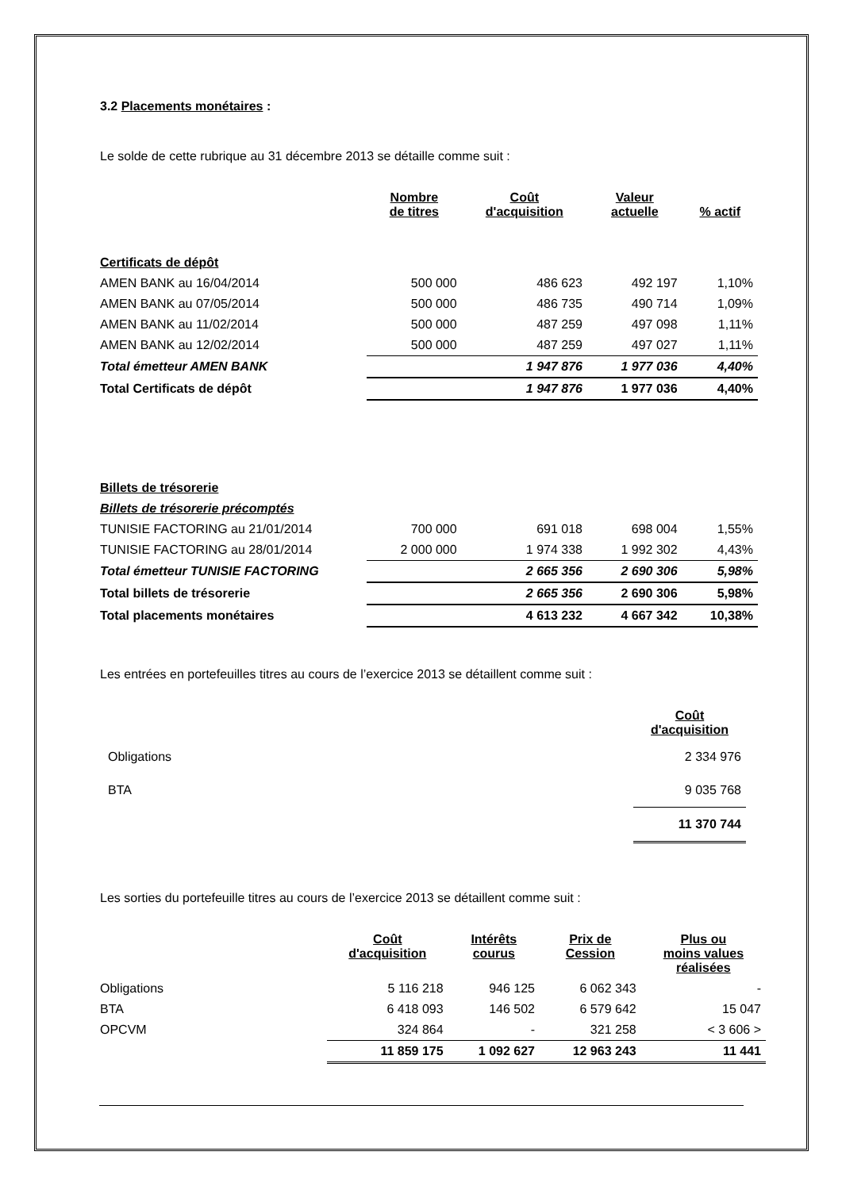3.2 Placements monétaires :
Le solde de cette rubrique au 31 décembre 2013 se détaille comme suit :
| | Nombre de titres | Coût d'acquisition | Valeur actuelle | % actif |
| Certificats de dépôt | | | | |
| AMEN BANK au 16/04/2014 | 500 000 | 486 623 | 492 197 | 1,10% |
| AMEN BANK au 07/05/2014 | 500 000 | 486 735 | 490 714 | 1,09% |
| AMEN BANK au 11/02/2014 | 500 000 | 487 259 | 497 098 | 1,11% |
| AMEN BANK au 12/02/2014 | 500 000 | 487 259 | 497 027 | 1,11% |
| Total émetteur AMEN BANK | | 1 947 876 | 1 977 036 | 4,40% |
| Total Certificats de dépôt | | 1 947 876 | 1 977 036 | 4,40% |
| Billets de trésorerie | | | | |
| Billets de trésorerie précomptés | | | | |
| TUNISIE FACTORING au 21/01/2014 | 700 000 | 691 018 | 698 004 | 1,55% |
| TUNISIE FACTORING au 28/01/2014 | 2 000 000 | 1 974 338 | 1 992 302 | 4,43% |
| Total émetteur TUNISIE FACTORING | | 2 665 356 | 2 690 306 | 5,98% |
| Total billets de trésorerie | | 2 665 356 | 2 690 306 | 5,98% |
| Total placements monétaires | | 4 613 232 | 4 667 342 | 10,38% |
Les entrées en portefeuilles titres au cours de l’exercice 2013 se détaillent comme suit :
| | Coût d'acquisition |
| Obligations | 2 334 976 |
| BTA | 9 035 768 |
| | 11 370 744 |
Les sorties du portefeuille titres au cours de l’exercice 2013 se détaillent comme suit :
| | Coût d'acquisition | Intérêts courus | Prix de Cession | Plus ou moins values réalisées |
| Obligations | 5 116 218 | 946 125 | 6 062 343 | - |
| BTA | 6 418 093 | 146 502 | 6 579 642 | 15 047 |
| OPCVM | 324 864 | - | 321 258 | < 3 606 > |
| | 11 859 175 | 1 092 627 | 12 963 243 | 11 441 |